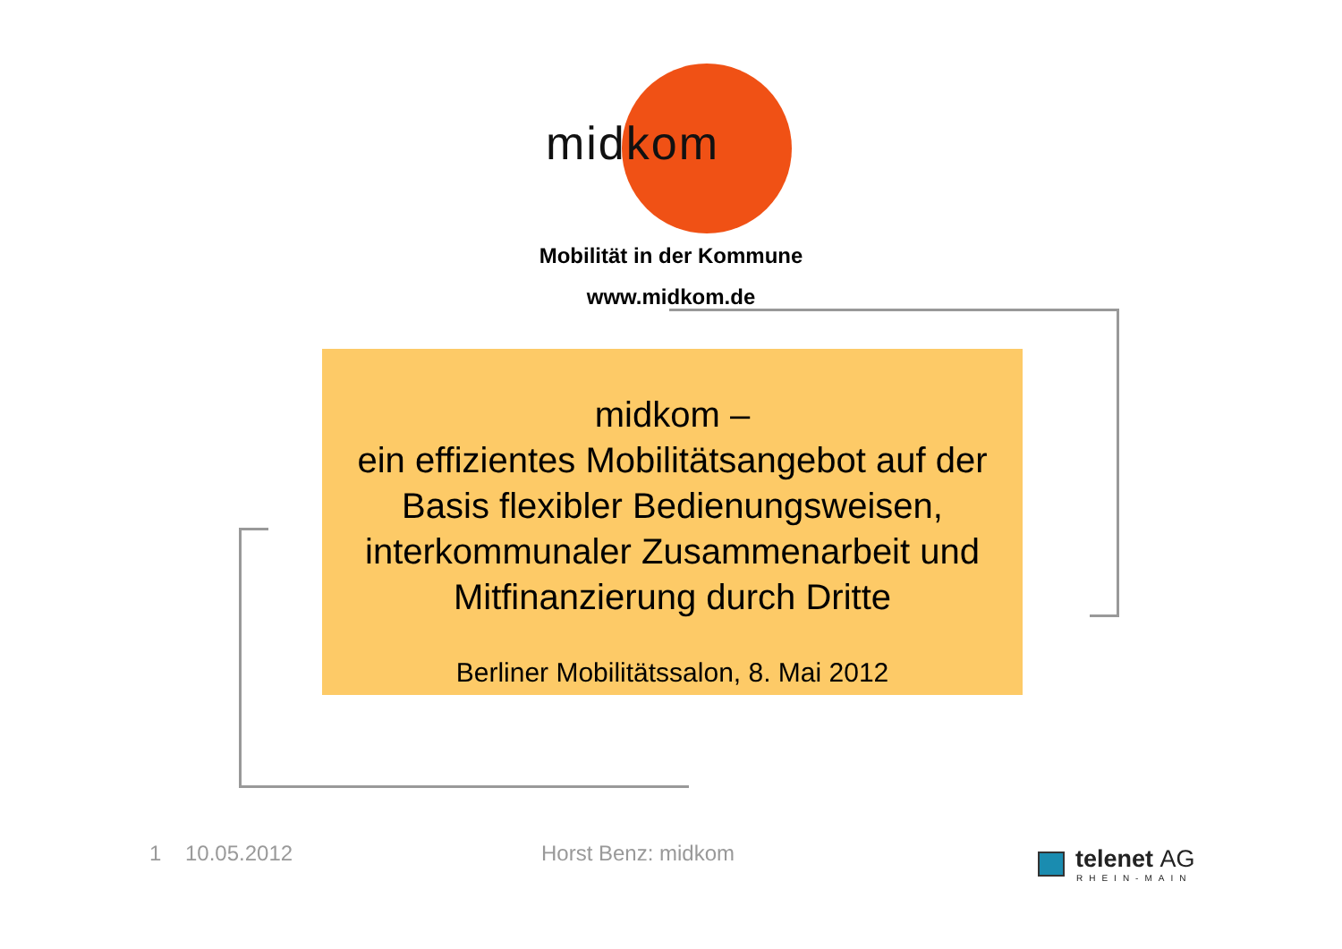midkom
Mobilität in der Kommune
www.midkom.de
midkom –
ein effizientes Mobilitätsangebot auf der Basis flexibler Bedienungsweisen, interkommunaler Zusammenarbeit und Mitfinanzierung durch Dritte
Berliner Mobilitätssalon, 8. Mai 2012
1 10.05.2012 Horst Benz: midkom telenet AG
RHEIN-MAIN